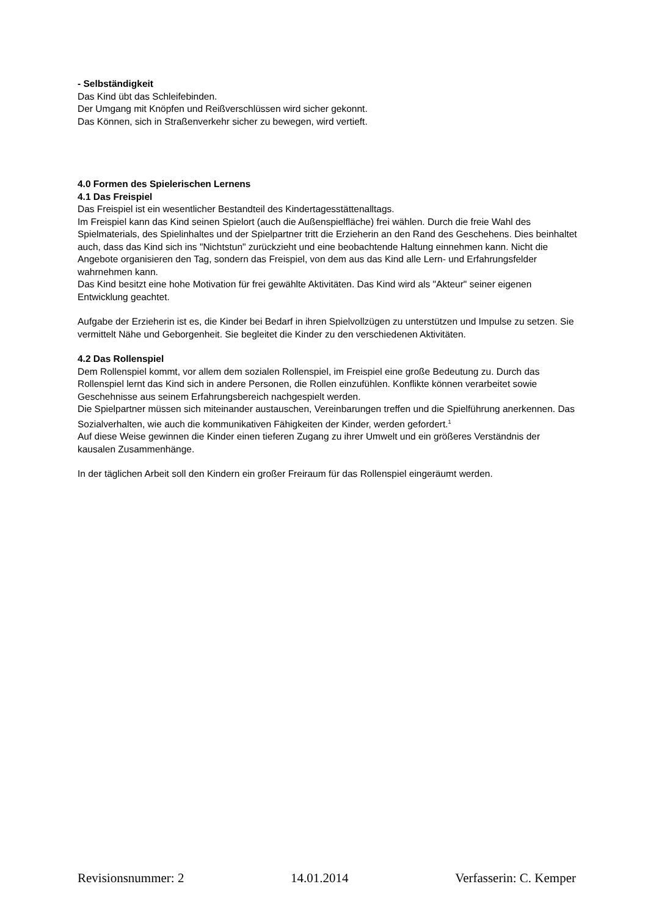- Selbständigkeit
Das Kind übt das Schleifebinden.
Der Umgang mit Knöpfen und Reißverschlüssen wird sicher gekonnt.
Das Können, sich in Straßenverkehr sicher zu bewegen, wird vertieft.
4.0 Formen des Spielerischen Lernens
4.1 Das Freispiel
Das Freispiel ist ein wesentlicher Bestandteil des Kindertagesstättenalltags.
Im Freispiel kann das Kind seinen Spielort (auch die Außenspielfläche) frei wählen. Durch die freie Wahl des Spielmaterials, des Spielinhaltes und der Spielpartner tritt die Erzieherin an den Rand des Geschehens. Dies beinhaltet auch, dass das Kind sich ins "Nichtstun" zurückzieht und eine beobachtende Haltung einnehmen kann. Nicht die Angebote organisieren den Tag, sondern das Freispiel, von dem aus das Kind alle Lern- und Erfahrungsfelder wahrnehmen kann.
Das Kind besitzt eine hohe Motivation für frei gewählte Aktivitäten. Das Kind wird als "Akteur" seiner eigenen Entwicklung geachtet.
Aufgabe der Erzieherin ist es, die Kinder bei Bedarf in ihren Spielvollzügen zu unterstützen und Impulse zu setzen. Sie vermittelt Nähe und Geborgenheit. Sie begleitet die Kinder zu den verschiedenen Aktivitäten.
4.2 Das Rollenspiel
Dem Rollenspiel kommt, vor allem dem sozialen Rollenspiel, im Freispiel eine große Bedeutung zu. Durch das Rollenspiel lernt das Kind sich in andere Personen, die Rollen einzufühlen. Konflikte können verarbeitet sowie Geschehnisse aus seinem Erfahrungsbereich nachgespielt werden.
Die Spielpartner müssen sich miteinander austauschen, Vereinbarungen treffen und die Spielführung anerkennen. Das Sozialverhalten, wie auch die kommunikativen Fähigkeiten der Kinder, werden gefordert.<sup>1</sup>
Auf diese Weise gewinnen die Kinder einen tieferen Zugang zu ihrer Umwelt und ein größeres Verständnis der kausalen Zusammenhänge.
In der täglichen Arbeit soll den Kindern ein großer Freiraum für das Rollenspiel eingeräumt werden.
Revisionsnummer: 2 14.01.2014 Verfasserin: C. Kemper